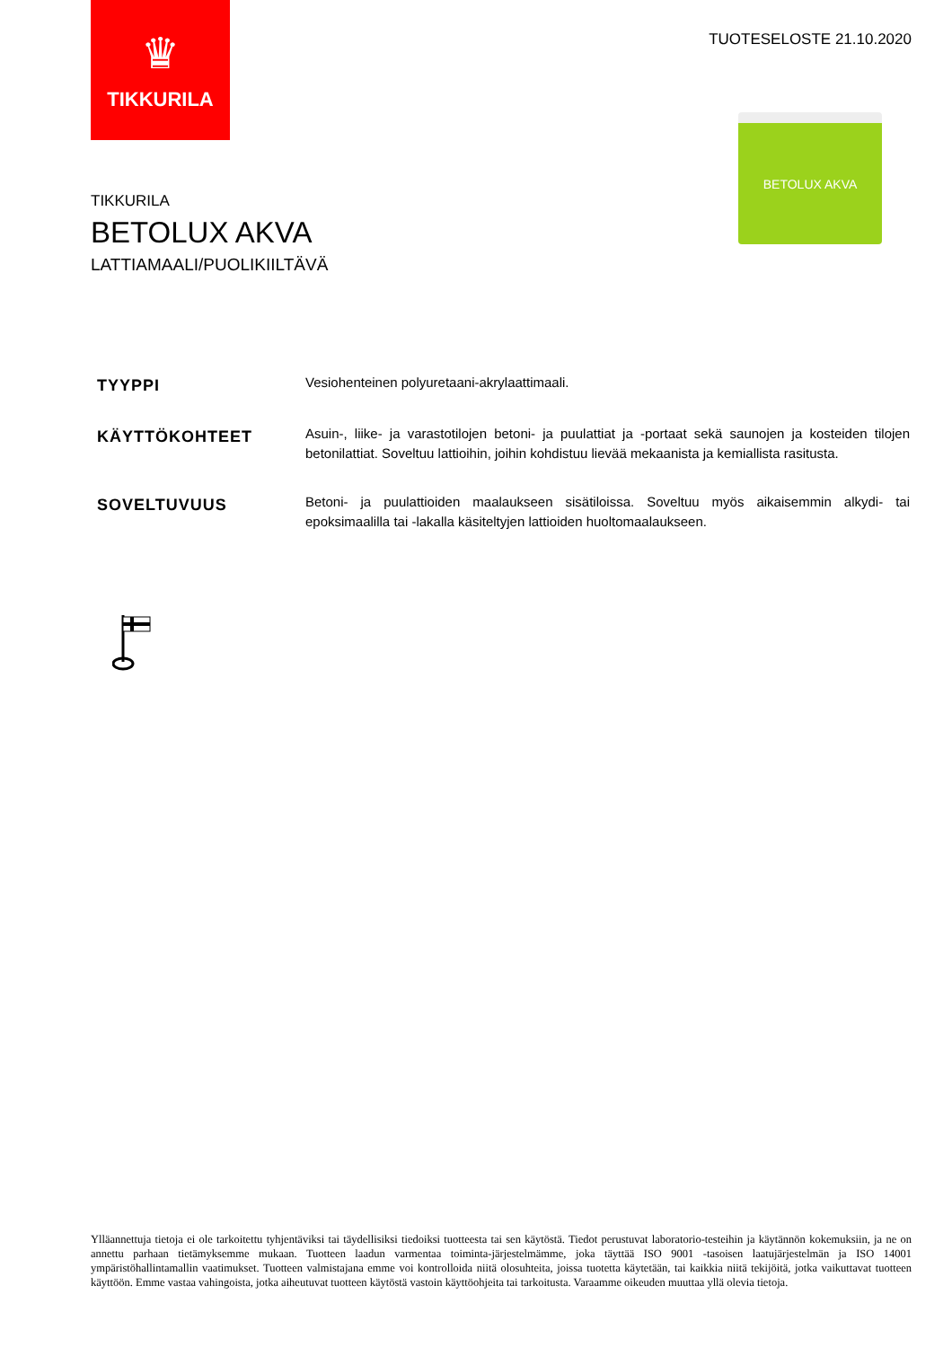♛
TIKKURILA
TUOTESELOSTE 21.10.2020
BETOLUX AKVA
TIKKURILA
BETOLUX AKVA
LATTIAMAALI/PUOLIKIILTÄVÄ
TYYPPI
Vesiohenteinen polyuretaani-akrylaattimaali.
KÄYTTÖKOHTEET
Asuin-, liike- ja varastotilojen betoni- ja puulattiat ja -portaat sekä saunojen ja kosteiden tilojen betonilattiat. Soveltuu lattioihin, joihin kohdistuu lievää mekaanista ja kemiallista rasitusta.
SOVELTUVUUS
Betoni- ja puulattioiden maalaukseen sisätiloissa. Soveltuu myös aikaisemmin alkydi- tai epoksimaalilla tai -lakalla käsiteltyjen lattioiden huoltomaalaukseen.
Ylläannettuja tietoja ei ole tarkoitettu tyhjentäviksi tai täydellisiksi tiedoiksi tuotteesta tai sen käytöstä. Tiedot perustuvat laboratorio-testeihin ja käytännön kokemuksiin, ja ne on annettu parhaan tietämyksemme mukaan. Tuotteen laadun varmentaa toiminta-järjestelmämme, joka täyttää ISO 9001 -tasoisen laatujärjestelmän ja ISO 14001 ympäristöhallintamallin vaatimukset. Tuotteen valmistajana emme voi kontrolloida niitä olosuhteita, joissa tuotetta käytetään, tai kaikkia niitä tekijöitä, jotka vaikuttavat tuotteen käyttöön. Emme vastaa vahingoista, jotka aiheutuvat tuotteen käytöstä vastoin käyttöohjeita tai tarkoitusta. Varaamme oikeuden muuttaa yllä olevia tietoja.